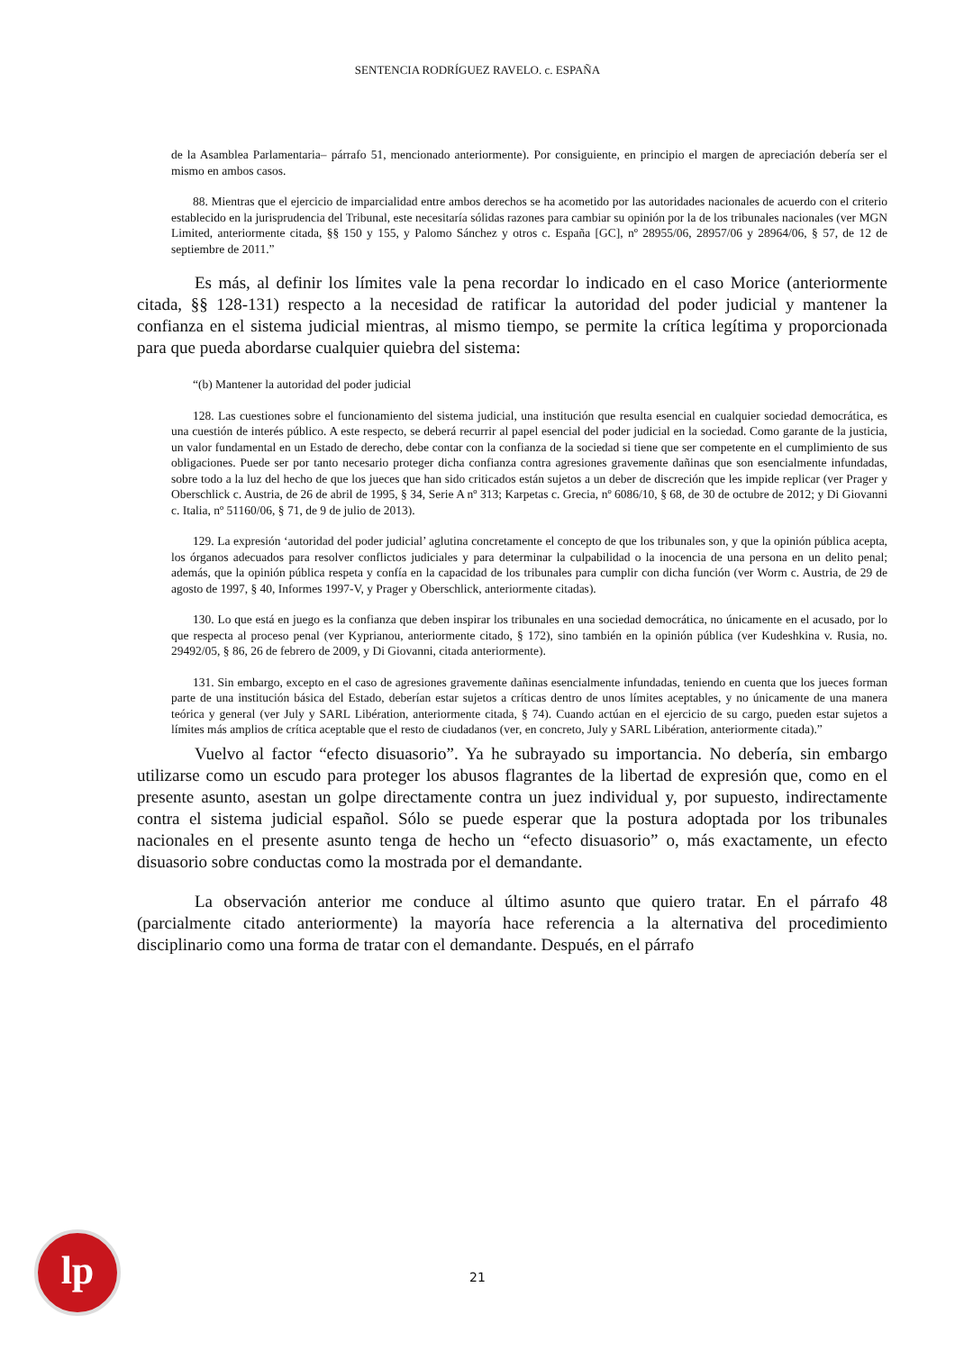SENTENCIA RODRÍGUEZ RAVELO. c. ESPAÑA
de la Asamblea Parlamentaria– párrafo 51, mencionado anteriormente). Por consiguiente, en principio el margen de apreciación debería ser el mismo en ambos casos.
88. Mientras que el ejercicio de imparcialidad entre ambos derechos se ha acometido por las autoridades nacionales de acuerdo con el criterio establecido en la jurisprudencia del Tribunal, este necesitaría sólidas razones para cambiar su opinión por la de los tribunales nacionales (ver MGN Limited, anteriormente citada, §§ 150 y 155, y Palomo Sánchez y otros c. España [GC], nº 28955/06, 28957/06 y 28964/06, § 57, de 12 de septiembre de 2011.”
Es más, al definir los límites vale la pena recordar lo indicado en el caso Morice (anteriormente citada, §§ 128-131) respecto a la necesidad de ratificar la autoridad del poder judicial y mantener la confianza en el sistema judicial mientras, al mismo tiempo, se permite la crítica legítima y proporcionada para que pueda abordarse cualquier quiebra del sistema:
“(b) Mantener la autoridad del poder judicial
128. Las cuestiones sobre el funcionamiento del sistema judicial, una institución que resulta esencial en cualquier sociedad democrática, es una cuestión de interés público. A este respecto, se deberá recurrir al papel esencial del poder judicial en la sociedad. Como garante de la justicia, un valor fundamental en un Estado de derecho, debe contar con la confianza de la sociedad si tiene que ser competente en el cumplimiento de sus obligaciones. Puede ser por tanto necesario proteger dicha confianza contra agresiones gravemente dañinas que son esencialmente infundadas, sobre todo a la luz del hecho de que los jueces que han sido criticados están sujetos a un deber de discreción que les impide replicar (ver Prager y Oberschlick c. Austria, de 26 de abril de 1995, § 34, Serie A nº 313; Karpetas c. Grecia, nº 6086/10, § 68, de 30 de octubre de 2012; y Di Giovanni c. Italia, nº 51160/06, § 71, de 9 de julio de 2013).
129. La expresión ‘autoridad del poder judicial’ aglutina concretamente el concepto de que los tribunales son, y que la opinión pública acepta, los órganos adecuados para resolver conflictos judiciales y para determinar la culpabilidad o la inocencia de una persona en un delito penal; además, que la opinión pública respeta y confía en la capacidad de los tribunales para cumplir con dicha función (ver Worm c. Austria, de 29 de agosto de 1997, § 40, Informes 1997-V, y Prager y Oberschlick, anteriormente citadas).
130. Lo que está en juego es la confianza que deben inspirar los tribunales en una sociedad democrática, no únicamente en el acusado, por lo que respecta al proceso penal (ver Kyprianou, anteriormente citado, § 172), sino también en la opinión pública (ver Kudeshkina v. Rusia, no. 29492/05, § 86, 26 de febrero de 2009, y Di Giovanni, citada anteriormente).
131. Sin embargo, excepto en el caso de agresiones gravemente dañinas esencialmente infundadas, teniendo en cuenta que los jueces forman parte de una institución básica del Estado, deberían estar sujetos a críticas dentro de unos límites aceptables, y no únicamente de una manera teórica y general (ver July y SARL Libération, anteriormente citada, § 74). Cuando actúan en el ejercicio de su cargo, pueden estar sujetos a límites más amplios de crítica aceptable que el resto de ciudadanos (ver, en concreto, July y SARL Libération, anteriormente citada).”
Vuelvo al factor “efecto disuasorio”. Ya he subrayado su importancia. No debería, sin embargo utilizarse como un escudo para proteger los abusos flagrantes de la libertad de expresión que, como en el presente asunto, asestan un golpe directamente contra un juez individual y, por supuesto, indirectamente contra el sistema judicial español. Sólo se puede esperar que la postura adoptada por los tribunales nacionales en el presente asunto tenga de hecho un “efecto disuasorio” o, más exactamente, un efecto disuasorio sobre conductas como la mostrada por el demandante.
La observación anterior me conduce al último asunto que quiero tratar. En el párrafo 48 (parcialmente citado anteriormente) la mayoría hace referencia a la alternativa del procedimiento disciplinario como una forma de tratar con el demandante. Después, en el párrafo
lp
21